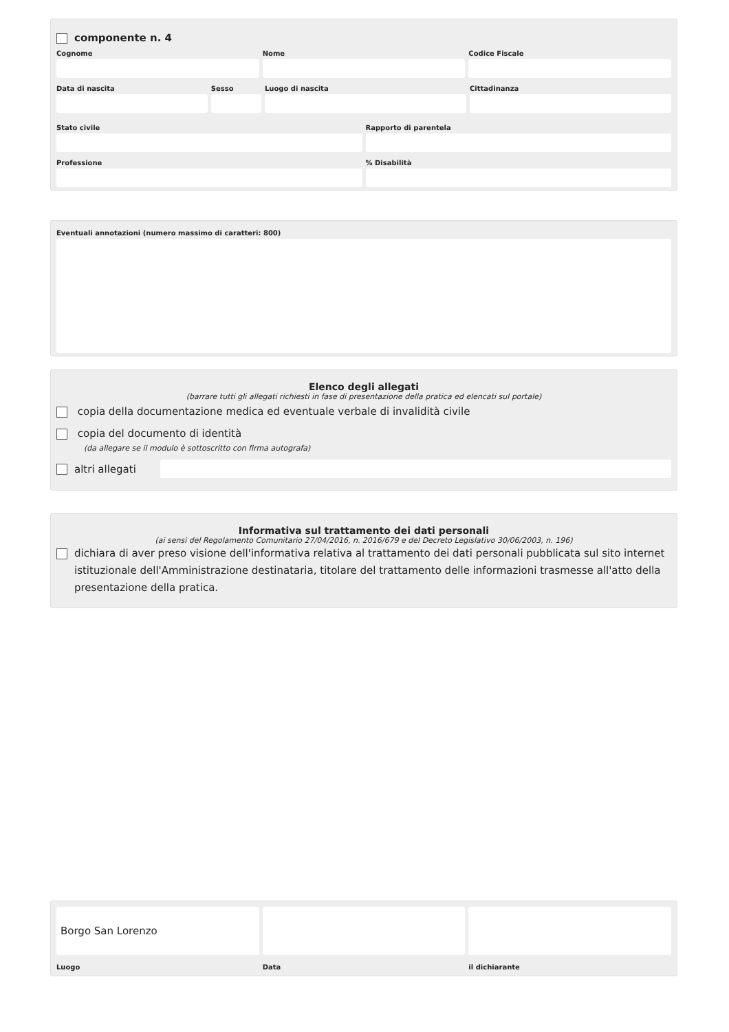componente n. 4
Cognome Nome Codice Fiscale
Data di nascita Sesso Luogo di nascita Cittadinanza
Stato civile Rapporto di parentela
Professione % Disabilità
Eventuali annotazioni (numero massimo di caratteri: 800)
Elenco degli allegati
(barrare tutti gli allegati richiesti in fase di presentazione della pratica ed elencati sul portale)
copia della documentazione medica ed eventuale verbale di invalidità civile
copia del documento di identità
(da allegare se il modulo è sottoscritto con firma autografa)
altri allegati
Informativa sul trattamento dei dati personali
(ai sensi del Regolamento Comunitario 27/04/2016, n. 2016/679 e del Decreto Legislativo 30/06/2003, n. 196)
dichiara di aver preso visione dell'informativa relativa al trattamento dei dati personali pubblicata sul sito internet istituzionale dell'Amministrazione destinataria, titolare del trattamento delle informazioni trasmesse all'atto della presentazione della pratica.
Borgo San Lorenzo
Luogo
Data il dichiarante